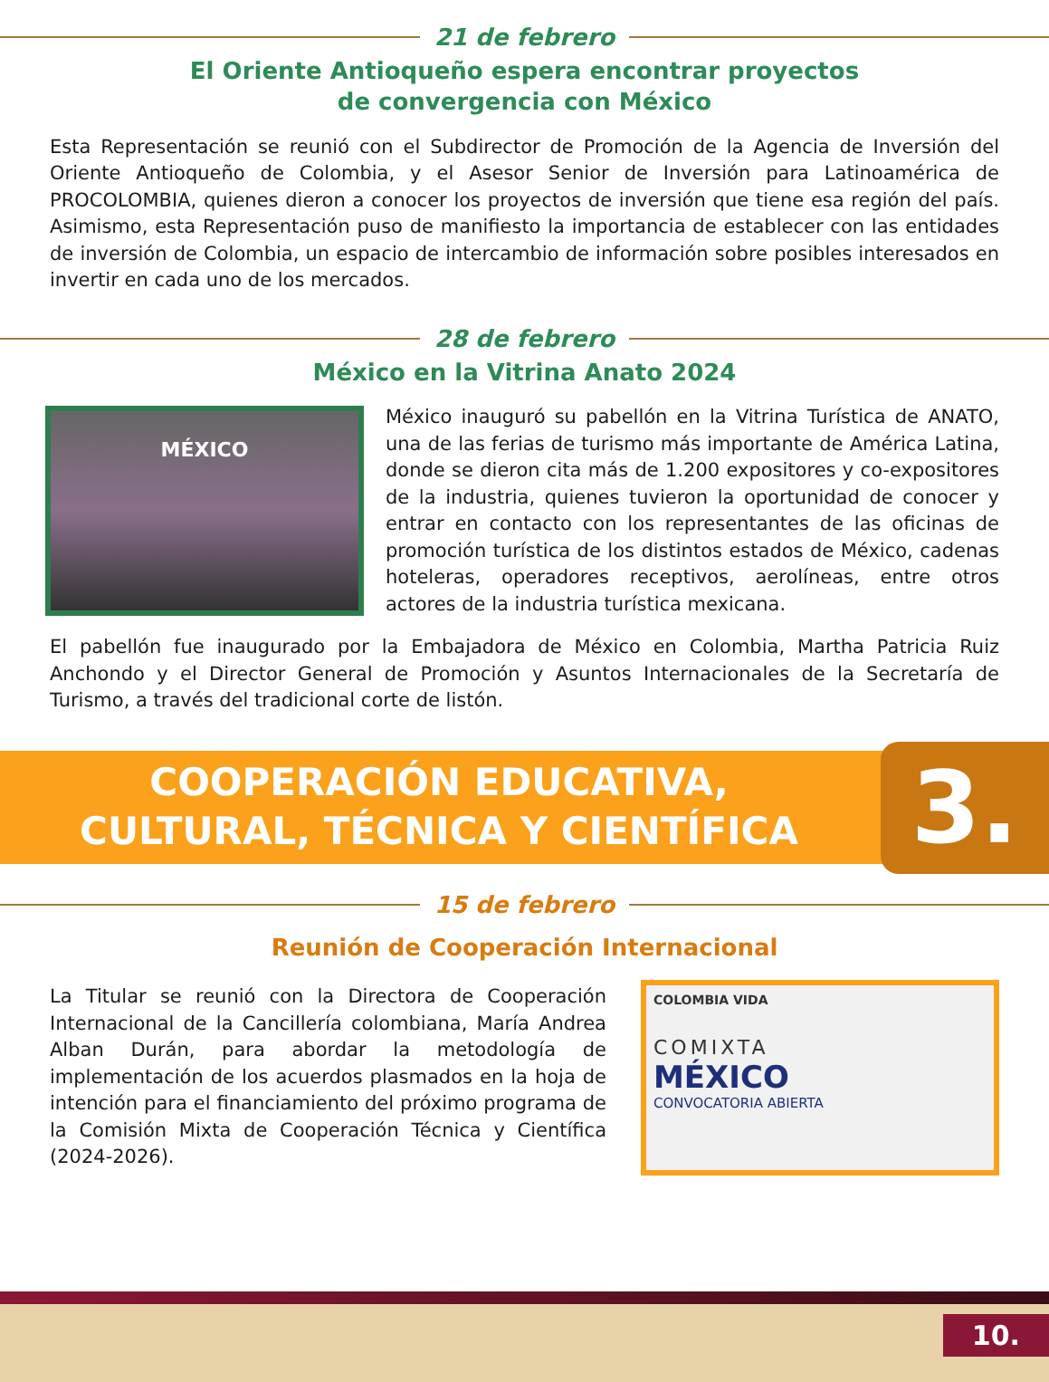21 de febrero
El Oriente Antioqueño espera encontrar proyectos
de convergencia con México
Esta Representación se reunió con el Subdirector de Promoción de la Agencia de Inversión del Oriente Antioqueño de Colombia, y el Asesor Senior de Inversión para Latinoamérica de PROCOLOMBIA, quienes dieron a conocer los proyectos de inversión que tiene esa región del país. Asimismo, esta Representación puso de manifiesto la importancia de establecer con las entidades de inversión de Colombia, un espacio de intercambio de información sobre posibles interesados en invertir en cada uno de los mercados.
28 de febrero
México en la Vitrina Anato 2024
MÉXICO
México inauguró su pabellón en la Vitrina Turística de ANATO, una de las ferias de turismo más importante de América Latina, donde se dieron cita más de 1.200 expositores y co-expositores de la industria, quienes tuvieron la oportunidad de conocer y entrar en contacto con los representantes de las oficinas de promoción turística de los distintos estados de México, cadenas hoteleras, operadores receptivos, aerolíneas, entre otros actores de la industria turística mexicana.
El pabellón fue inaugurado por la Embajadora de México en Colombia, Martha Patricia Ruiz Anchondo y el Director General de Promoción y Asuntos Internacionales de la Secretaría de Turismo, a través del tradicional corte de listón.
COOPERACIÓN EDUCATIVA,
CULTURAL, TÉCNICA Y CIENTÍFICA
3.
15 de febrero
Reunión de Cooperación Internacional
La Titular se reunió con la Directora de Cooperación Internacional de la Cancillería colombiana, María Andrea Alban Durán, para abordar la metodología de implementación de los acuerdos plasmados en la hoja de intención para el financiamiento del próximo programa de la Comisión Mixta de Cooperación Técnica y Científica (2024-2026).
COLOMBIA VIDA
COMIXTA
MÉXICO
CONVOCATORIA ABIERTA
10.